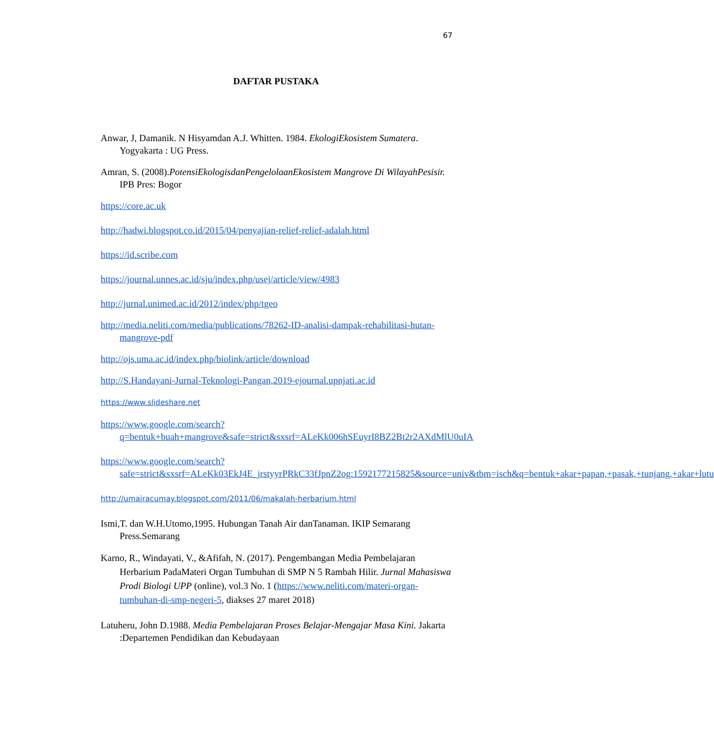67
DAFTAR PUSTAKA
Anwar, J, Damanik. N Hisyamdan A.J. Whitten. 1984. EkologiEkosistem Sumatera. Yogyakarta : UG Press.
Amran, S. (2008).PotensiEkologisdanPengelolaanEkosistem Mangrove Di WilayahPesisir. IPB Pres: Bogor
https://core.ac.uk
http://hadwi.blogspot.co.id/2015/04/penyajian-relief-relief-adalah.html
https://id.scribe.com
https://journal.unnes.ac.id/sju/index.php/usej/article/view/4983
http://jurnal.unimed.ac.id/2012/index/php/tgeo
http://media.neliti.com/media/publications/78262-ID-analisi-dampak-rehabilitasi-hutan-mangrove-pdf
http://ojs.uma.ac.id/index.php/biolink/article/download
http://S.Handayani-Jurnal-Teknologi-Pangan,2019-ejournal.upnjati.ac.id
https://www.slideshare.net
https://www.google.com/search?q=bentuk+buah+mangrove&safe=strict&sxsrf=ALeKk006hSEuyrI8BZ2Bt2r2AXdMlU0uIA
https://www.google.com/search?safe=strict&sxsrf=ALeKk03EkJ4E_jrstyyrPRkC33fJpnZ2og:1592177215825&source=univ&tbm=isch&q=bentuk+akar+papan,+pasak,+tunjang,+akar+lutu
http://umairacumay.blogspot.com/2011/06/makalah-herbarium.html
Ismi,T. dan W.H.Utomo,1995. Hubungan Tanah Air danTanaman. IKIP Semarang Press.Semarang
Karno, R., Windayati, V., &Afifah, N. (2017). Pengembangan Media Pembelajaran Herbarium PadaMateri Organ Tumbuhan di SMP N 5 Rambah Hilir. Jurnal Mahasiswa Prodi Biologi UPP (online), vol.3 No. 1 (https://www.neliti.com/materi-organ-tumbuhan-di-smp-negeri-5, diakses 27 maret 2018)
Latuheru, John D.1988. Media Pembelajaran Proses Belajar-Mengajar Masa Kini. Jakarta :Departemen Pendidikan dan Kebudayaan